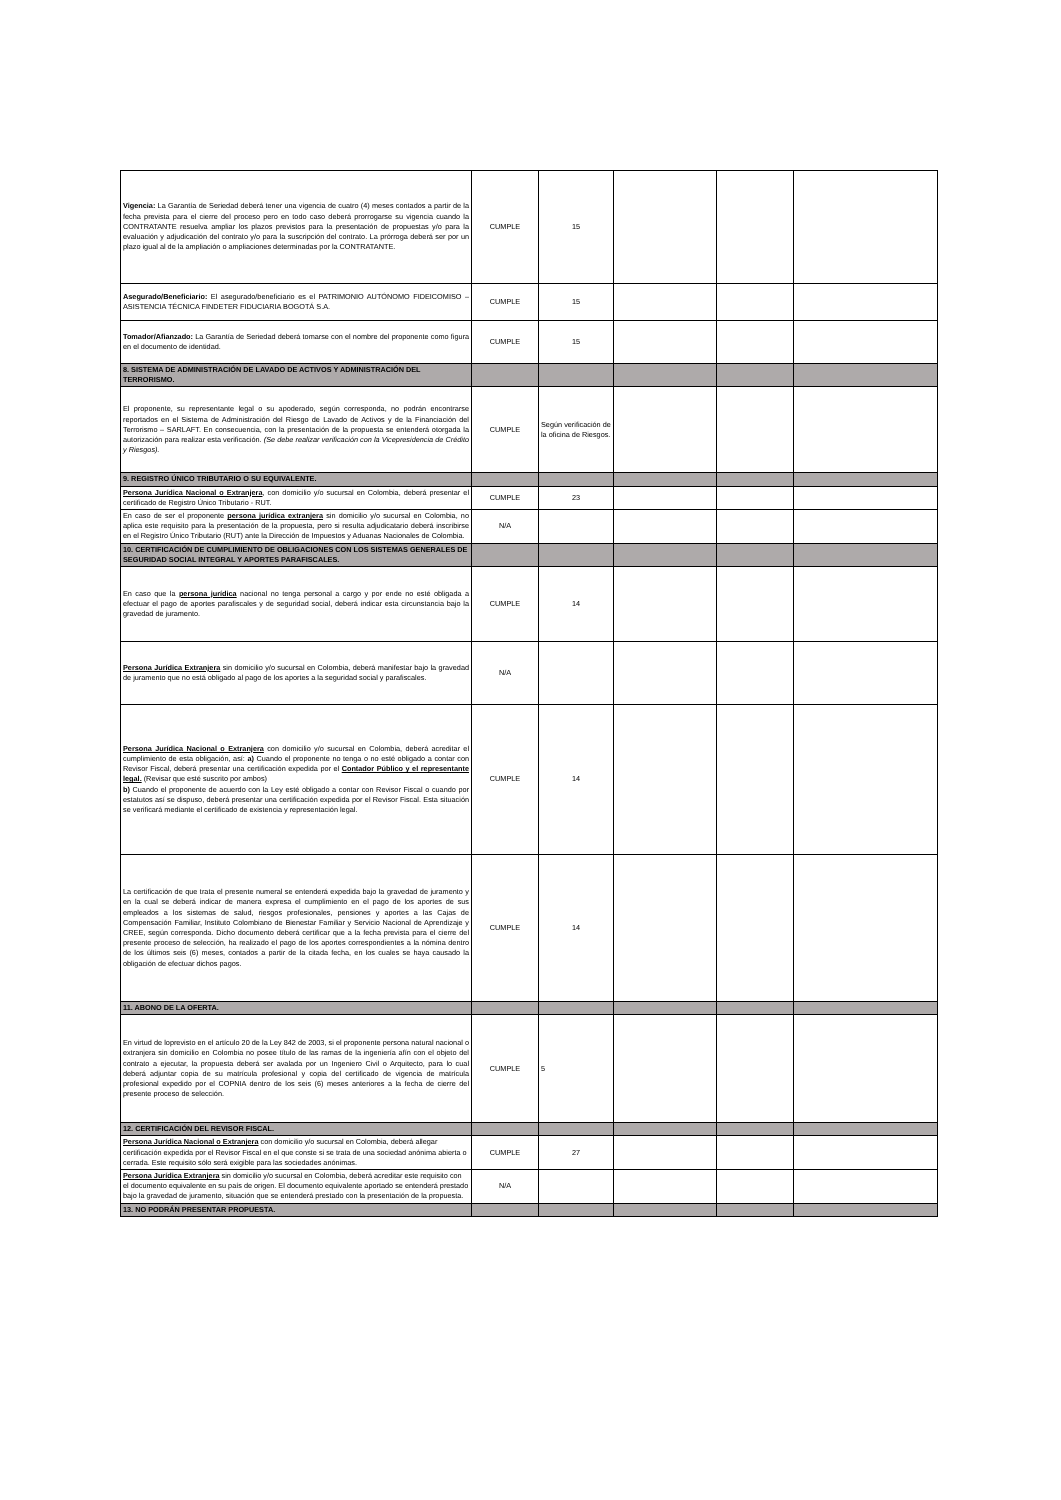| Vigencia: La Garantía de Seriedad deberá tener una vigencia de cuatro (4) meses contados a partir de la fecha prevista para el cierre del proceso pero en todo caso deberá prorrogarse su vigencia cuando la CONTRATANTE resuelva ampliar los plazos previstos para la presentación de propuestas y/o para la evaluación y adjudicación del contrato y/o para la suscripción del contrato. La prórroga deberá ser por un plazo igual al de la ampliación o ampliaciones determinadas por la CONTRATANTE. | CUMPLE | 15 | | | |
| Asegurado/Beneficiario: El asegurado/beneficiario es el PATRIMONIO AUTÓNOMO FIDEICOMISO – ASISTENCIA TÉCNICA FINDETER FIDUCIARIA BOGOTÁ S.A. | CUMPLE | 15 | | | |
| Tomador/Afianzado: La Garantía de Seriedad deberá tomarse con el nombre del proponente como figura en el documento de identidad. | CUMPLE | 15 | | | |
| 8. SISTEMA DE ADMINISTRACIÓN DE LAVADO DE ACTIVOS Y ADMINISTRACIÓN DEL TERRORISMO. | | | | | |
| El proponente, su representante legal o su apoderado, según corresponda, no podrán encontrarse reportados en el Sistema de Administración del Riesgo de Lavado de Activos y de la Financiación del Terrorismo – SARLAFT. En consecuencia, con la presentación de la propuesta se entenderá otorgada la autorización para realizar esta verificación. (Se debe realizar verificación con la Vicepresidencia de Crédito y Riesgos). | CUMPLE | Según verificación de la oficina de Riesgos. | | | |
| 9. REGISTRO ÚNICO TRIBUTARIO O SU EQUIVALENTE. | | | | | |
| Persona Jurídica Nacional o Extranjera , con domicilio y/o sucursal en Colombia, deberá presentar el certificado de Registro Único Tributario - RUT. | CUMPLE | 23 | | | |
| En caso de ser el proponente persona jurídica extranjera sin domicilio y/o sucursal en Colombia, no aplica este requisito para la presentación de la propuesta, pero si resulta adjudicatario deberá inscribirse en el Registro Único Tributario (RUT) ante la Dirección de Impuestos y Aduanas Nacionales de Colombia. | N/A | | | | |
| 10. CERTIFICACIÓN DE CUMPLIMIENTO DE OBLIGACIONES CON LOS SISTEMAS GENERALES DE SEGURIDAD SOCIAL INTEGRAL Y APORTES PARAFISCALES. | | | | | |
| En caso que la persona jurídica nacional no tenga personal a cargo y por ende no esté obligada a efectuar el pago de aportes parafiscales y de seguridad social, deberá indicar esta circunstancia bajo la gravedad de juramento. | CUMPLE | 14 | | | |
| Persona Jurídica Extranjera sin domicilio y/o sucursal en Colombia, deberá manifestar bajo la gravedad de juramento que no está obligado al pago de los aportes a la seguridad social y parafiscales. | N/A | | | | |
| Persona Jurídica Nacional o Extranjera con domicilio y/o sucursal en Colombia, deberá acreditar el cumplimiento de esta obligación, así: a) Cuando el proponente no tenga o no esté obligado a contar con Revisor Fiscal, deberá presentar una certificación expedida por el Contador Público y el representante legal. (Revisar que esté suscrito por ambos) b) Cuando el proponente de acuerdo con la Ley esté obligado a contar con Revisor Fiscal o cuando por estatutos así se dispuso, deberá presentar una certificación expedida por el Revisor Fiscal. Esta situación se verificará mediante el certificado de existencia y representación legal. | CUMPLE | 14 | | | |
| La certificación de que trata el presente numeral se entenderá expedida bajo la gravedad de juramento y en la cual se deberá indicar de manera expresa el cumplimiento en el pago de los aportes de sus empleados a los sistemas de salud, riesgos profesionales, pensiones y aportes a las Cajas de Compensación Familiar, Instituto Colombiano de Bienestar Familiar y Servicio Nacional de Aprendizaje y CREE, según corresponda. Dicho documento deberá certificar que a la fecha prevista para el cierre del presente proceso de selección, ha realizado el pago de los aportes correspondientes a la nómina dentro de los últimos seis (6) meses, contados a partir de la citada fecha, en los cuales se haya causado la obligación de efectuar dichos pagos. | CUMPLE | 14 | | | |
| 11. ABONO DE LA OFERTA. | | | | | |
| En virtud de loprevisto en el artículo 20 de la Ley 842 de 2003, si el proponente persona natural nacional o extranjera sin domicilio en Colombia no posee título de las ramas de la ingeniería afín con el objeto del contrato a ejecutar, la propuesta deberá ser avalada por un Ingeniero Civil o Arquitecto, para lo cual deberá adjuntar copia de su matrícula profesional y copia del certificado de vigencia de matrícula profesional expedido por el COPNIA dentro de los seis (6) meses anteriores a la fecha de cierre del presente proceso de selección. | CUMPLE | 5 | | | |
| 12. CERTIFICACIÓN DEL REVISOR FISCAL. | | | | | |
| Persona Jurídica Nacional o Extranjera con domicilio y/o sucursal en Colombia, deberá allegar certificación expedida por el Revisor Fiscal en el que conste si se trata de una sociedad anónima abierta o cerrada. Este requisito sólo será exigible para las sociedades anónimas. | CUMPLE | 27 | | | |
| Persona Jurídica Extranjera sin domicilio y/o sucursal en Colombia, deberá acreditar este requisito con el documento equivalente en su país de origen. El documento equivalente aportado se entenderá prestado bajo la gravedad de juramento, situación que se entenderá prestado con la presentación de la propuesta. | N/A | | | | |
| 13. NO PODRÁN PRESENTAR PROPUESTA. | | | | | |